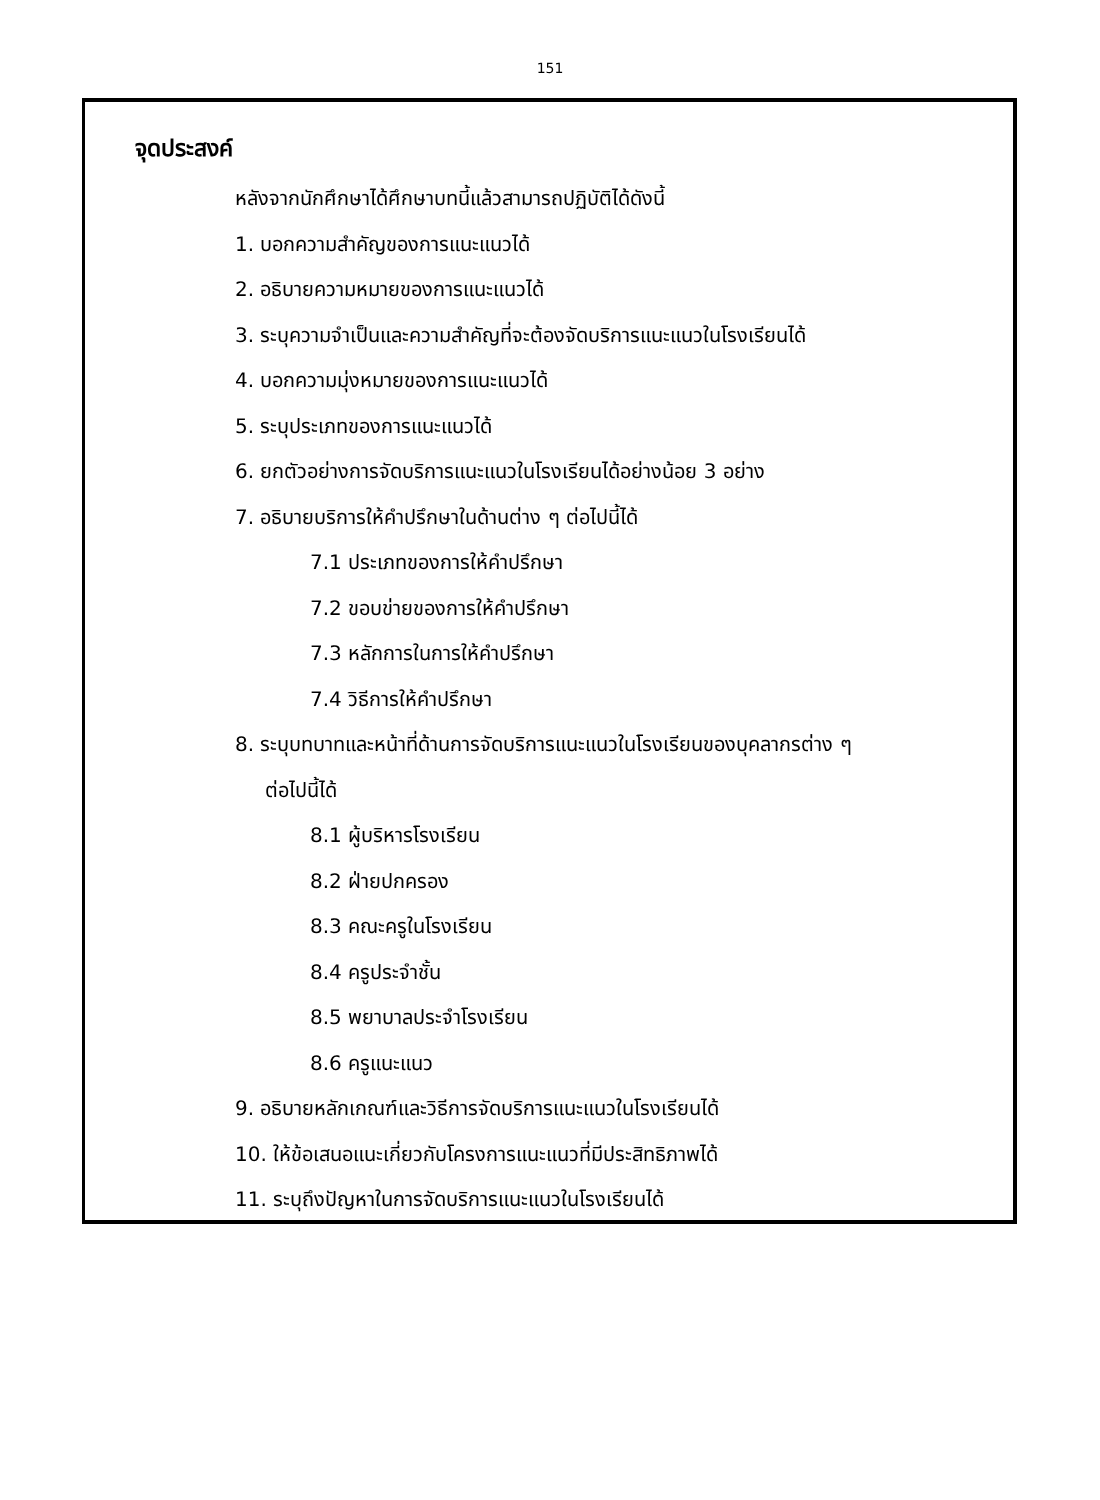151
จุดประสงค์
หลังจากนักศึกษาได้ศึกษาบทนี้แล้วสามารถปฏิบัติได้ดังนี้
1. บอกความสำคัญของการแนะแนวได้
2. อธิบายความหมายของการแนะแนวได้
3. ระบุความจำเป็นและความสำคัญที่จะต้องจัดบริการแนะแนวในโรงเรียนได้
4. บอกความมุ่งหมายของการแนะแนวได้
5. ระบุประเภทของการแนะแนวได้
6. ยกตัวอย่างการจัดบริการแนะแนวในโรงเรียนได้อย่างน้อย 3 อย่าง
7. อธิบายบริการให้คำปรึกษาในด้านต่าง ๆ ต่อไปนี้ได้
7.1 ประเภทของการให้คำปรึกษา
7.2 ขอบข่ายของการให้คำปรึกษา
7.3 หลักการในการให้คำปรึกษา
7.4 วิธีการให้คำปรึกษา
8. ระบุบทบาทและหน้าที่ด้านการจัดบริการแนะแนวในโรงเรียนของบุคลากรต่าง ๆ
ต่อไปนี้ได้
8.1 ผู้บริหารโรงเรียน
8.2 ฝ่ายปกครอง
8.3 คณะครูในโรงเรียน
8.4 ครูประจำชั้น
8.5 พยาบาลประจำโรงเรียน
8.6 ครูแนะแนว
9. อธิบายหลักเกณฑ์และวิธีการจัดบริการแนะแนวในโรงเรียนได้
10. ให้ข้อเสนอแนะเกี่ยวกับโครงการแนะแนวที่มีประสิทธิภาพได้
11. ระบุถึงปัญหาในการจัดบริการแนะแนวในโรงเรียนได้